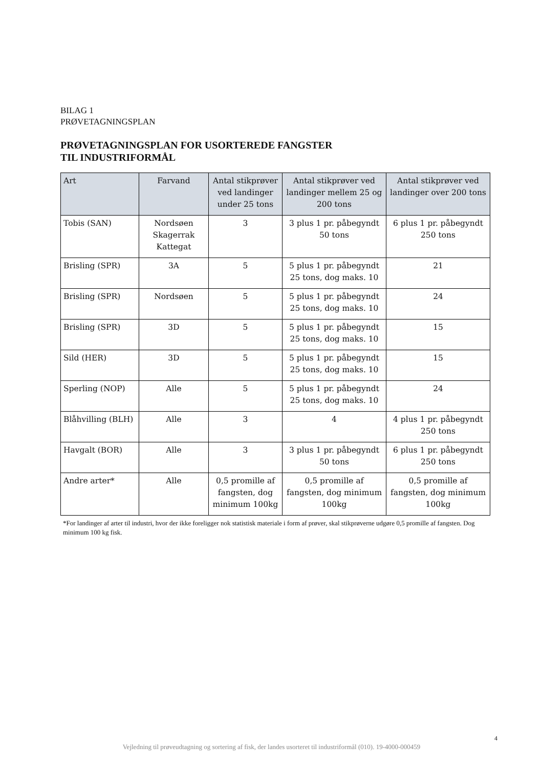BILAG 1
PRØVETAGNINGSPLAN
PRØVETAGNINGSPLAN FOR USORTEREDE FANGSTER
TIL INDUSTRIFORMÅL
| Art | Farvand | Antal stikprøver ved landinger under 25 tons | Antal stikprøver ved landinger mellem 25 og 200 tons | Antal stikprøver ved landinger over 200 tons |
| --- | --- | --- | --- | --- |
| Tobis (SAN) | Nordsøen Skagerrak Kattegat | 3 | 3 plus 1 pr. påbegyndt 50 tons | 6 plus 1 pr. påbegyndt 250 tons |
| Brisling (SPR) | 3A | 5 | 5 plus 1 pr. påbegyndt 25 tons, dog maks. 10 | 21 |
| Brisling (SPR) | Nordsøen | 5 | 5 plus 1 pr. påbegyndt 25 tons, dog maks. 10 | 24 |
| Brisling (SPR) | 3D | 5 | 5 plus 1 pr. påbegyndt 25 tons, dog maks. 10 | 15 |
| Sild (HER) | 3D | 5 | 5 plus 1 pr. påbegyndt 25 tons, dog maks. 10 | 15 |
| Sperling (NOP) | Alle | 5 | 5 plus 1 pr. påbegyndt 25 tons, dog maks. 10 | 24 |
| Blåhvilling (BLH) | Alle | 3 | 4 | 4 plus 1 pr. påbegyndt 250 tons |
| Havgalt (BOR) | Alle | 3 | 3 plus 1 pr. påbegyndt 50 tons | 6 plus 1 pr. påbegyndt 250 tons |
| Andre arter* | Alle | 0,5 promille af fangsten, dog minimum 100kg | 0,5 promille af fangsten, dog minimum 100kg | 0,5 promille af fangsten, dog minimum 100kg |
*For landinger af arter til industri, hvor der ikke foreligger nok statistisk materiale i form af prøver, skal stikprøverne udgøre 0,5 promille af fangsten. Dog minimum 100 kg fisk.
4
Vejledning til prøveudtagning og sortering af fisk, der landes usorteret til industriformål (010). 19-4000-000459